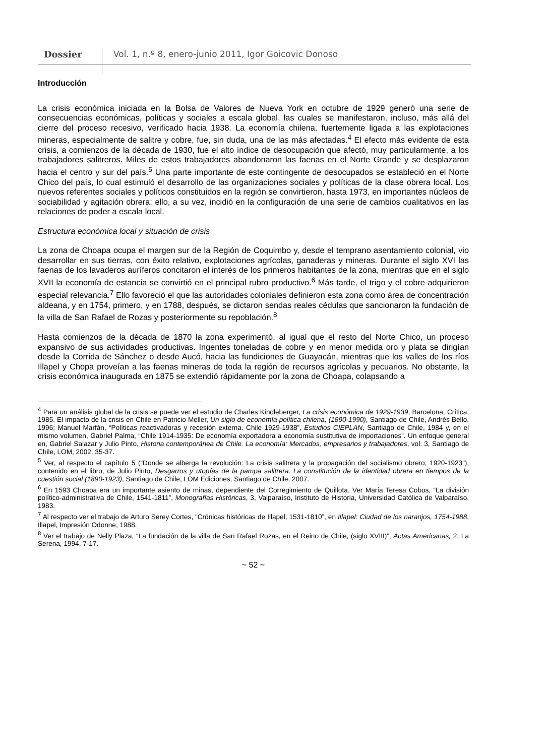Dossier
Vol. 1, n.º 8, enero-junio 2011, Igor Goicovic Donoso
Introducción
La crisis económica iniciada en la Bolsa de Valores de Nueva York en octubre de 1929 generó una serie de consecuencias económicas, políticas y sociales a escala global, las cuales se manifestaron, incluso, más allá del cierre del proceso recesivo, verificado hacia 1938. La economía chilena, fuertemente ligada a las explotaciones mineras, especialmente de salitre y cobre, fue, sin duda, una de las más afectadas.<sup>4</sup> El efecto más evidente de esta crisis, a comienzos de la década de 1930, fue el alto índice de desocupación que afectó, muy particularmente, a los trabajadores salitreros. Miles de estos trabajadores abandonaron las faenas en el Norte Grande y se desplazaron hacia el centro y sur del país.<sup>5</sup> Una parte importante de este contingente de desocupados se estableció en el Norte Chico del país, lo cual estimuló el desarrollo de las organizaciones sociales y políticas de la clase obrera local. Los nuevos referentes sociales y políticos constituidos en la región se convirtieron, hasta 1973, en importantes núcleos de sociabilidad y agitación obrera; ello, a su vez, incidió en la configuración de una serie de cambios cualitativos en las relaciones de poder a escala local.
Estructura económica local y situación de crisis
La zona de Choapa ocupa el margen sur de la Región de Coquimbo y, desde el temprano asentamiento colonial, vio desarrollar en sus tierras, con éxito relativo, explotaciones agrícolas, ganaderas y mineras. Durante el siglo XVI las faenas de los lavaderos auríferos concitaron el interés de los primeros habitantes de la zona, mientras que en el siglo XVII la economía de estancia se convirtió en el principal rubro productivo.<sup>6</sup> Más tarde, el trigo y el cobre adquirieron especial relevancia.<sup>7</sup> Ello favoreció el que las autoridades coloniales definieron esta zona como área de concentración aldeana, y en 1754, primero, y en 1788, después, se dictaron sendas reales cédulas que sancionaron la fundación de la villa de San Rafael de Rozas y posteriormente su repoblación.<sup>8</sup>
Hasta comienzos de la década de 1870 la zona experimentó, al igual que el resto del Norte Chico, un proceso expansivo de sus actividades productivas. Ingentes toneladas de cobre y en menor medida oro y plata se dirigían desde la Corrida de Sánchez o desde Aucó, hacia las fundiciones de Guayacán, mientras que los valles de los ríos Illapel y Chopa proveían a las faenas mineras de toda la región de recursos agrícolas y pecuarios. No obstante, la crisis económica inaugurada en 1875 se extendió rápidamente por la zona de Choapa, colapsando a
<sup>4</sup> Para un análisis global de la crisis se puede ver el estudio de Charles Kindleberger, La crisis económica de 1929-1939, Barcelona, Crítica, 1985. El impacto de la crisis en Chile en Patricio Meller, Un siglo de economía política chilena, (1890-1990), Santiago de Chile, Andrés Bello, 1996; Manuel Marfán, “Políticas reactivadoras y recesión externa. Chile 1929-1938”, Estudios CIEPLAN, Santiago de Chile, 1984 y, en el mismo volumen, Gabriel Palma, “Chile 1914-1935: De economía exportadora a economía sustitutiva de importaciones”. Un enfoque general en, Gabriel Salazar y Julio Pinto, Historia contemporánea de Chile. La economía: Mercados, empresarios y trabajadores, vol. 3, Santiago de Chile, LOM, 2002, 35-37.
<sup>5</sup> Ver, al respecto el capítulo 5 (“Donde se alberga la revolución: La crisis salitrera y la propagación del socialismo obrero, 1920-1923”), contenido en el libro, de Julio Pinto, Desgarros y utopías de la pampa salitrera. La constitución de la identidad obrera en tiempos de la cuestión social (1890-1923), Santiago de Chile, LOM Ediciones, Santiago de Chile, 2007.
<sup>6</sup> En 1593 Choapa era un importante asiento de minas, dependiente del Corregimiento de Quillota. Ver María Teresa Cobos, “La división político-administrativa de Chile, 1541-1811”, Monografías Históricas, 3, Valparaíso, Instituto de Historia, Universidad Católica de Valparaíso, 1983.
<sup>7</sup> Al respecto ver el trabajo de Arturo Serey Cortes, “Crónicas históricas de Illapel, 1531-1810”, en Illapel: Ciudad de los naranjos, 1754-1988, Illapel, Impresión Odonne, 1988.
<sup>8</sup> Ver el trabajo de Nelly Plaza, “La fundación de la villa de San Rafael Rozas, en el Reino de Chile, (siglo XVIII)”, Actas Americanas, 2, La Serena, 1994, 7-17.
~ 52 ~